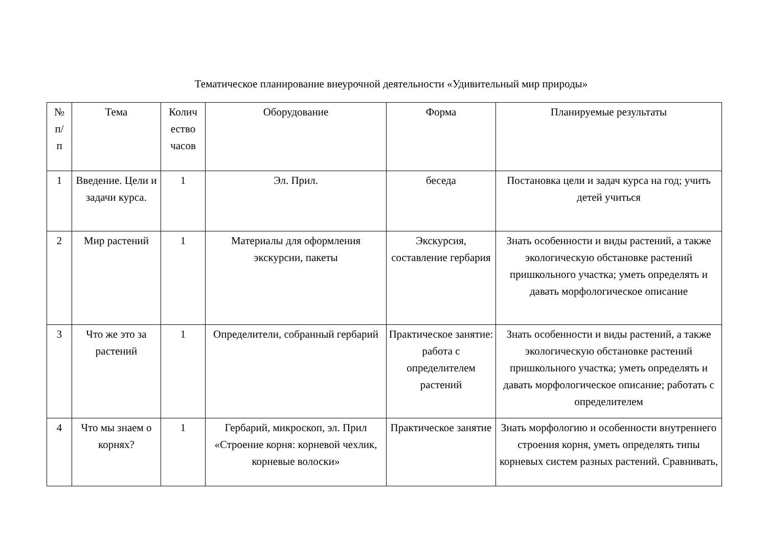Тематическое планирование внеурочной деятельности «Удивительный мир природы»
| № п/ п | Тема | Колич ество часов | Оборудование | Форма | Планируемые результаты |
| --- | --- | --- | --- | --- | --- |
| 1 | Введение. Цели и задачи курса. | 1 | Эл. Прил. | беседа | Постановка цели и задач курса на год; учить детей учиться |
| 2 | Мир растений | 1 | Материалы для оформления экскурсии, пакеты | Экскурсия, составление гербария | Знать особенности и виды растений, а также экологическую обстановке растений пришкольного участка; уметь определять и давать морфологическое описание |
| 3 | Что же это за растений | 1 | Определители, собранный гербарий | Практическое занятие: работа с определителем растений | Знать особенности и виды растений, а также экологическую обстановке растений пришкольного участка; уметь определять и давать морфологическое описание; работать с определителем |
| 4 | Что мы знаем о корнях? | 1 | Гербарий, микроскоп, эл. Прил «Строение корня: корневой чехлик, корневые волоски» | Практическое занятие | Знать морфологию и особенности внутреннего строения корня, уметь определять типы корневых систем разных растений. Сравнивать, |